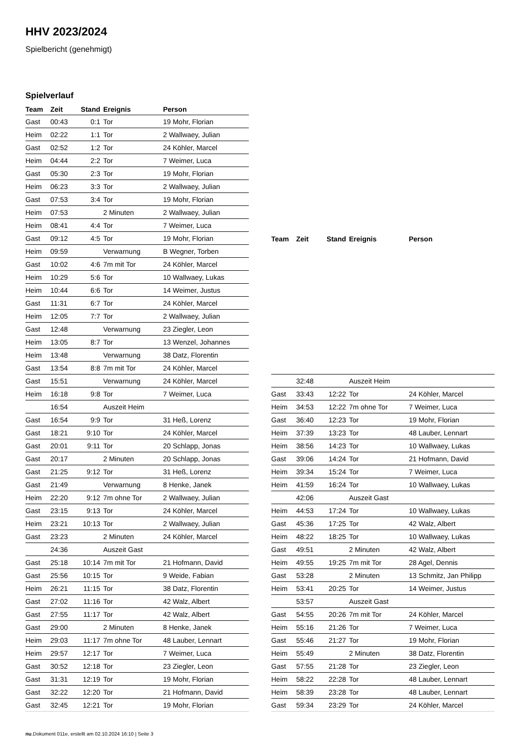HHV 2023/2024
Spielbericht (genehmigt)
Spielverlauf
| Team | Zeit | Stand | Ereignis | Person |
| --- | --- | --- | --- | --- |
| Gast | 00:43 | 0:1 | Tor | 19 Mohr, Florian |
| Heim | 02:22 | 1:1 | Tor | 2 Wallwaey, Julian |
| Gast | 02:52 | 1:2 | Tor | 24 Köhler, Marcel |
| Heim | 04:44 | 2:2 | Tor | 7 Weimer, Luca |
| Gast | 05:30 | 2:3 | Tor | 19 Mohr, Florian |
| Heim | 06:23 | 3:3 | Tor | 2 Wallwaey, Julian |
| Gast | 07:53 | 3:4 | Tor | 19 Mohr, Florian |
| Heim | 07:53 | | 2 Minuten | 2 Wallwaey, Julian |
| Heim | 08:41 | 4:4 | Tor | 7 Weimer, Luca |
| Gast | 09:12 | 4:5 | Tor | 19 Mohr, Florian |
| Heim | 09:59 | | Verwarnung | B Wegner, Torben |
| Gast | 10:02 | 4:6 | 7m mit Tor | 24 Köhler, Marcel |
| Heim | 10:29 | 5:6 | Tor | 10 Wallwaey, Lukas |
| Heim | 10:44 | 6:6 | Tor | 14 Weimer, Justus |
| Gast | 11:31 | 6:7 | Tor | 24 Köhler, Marcel |
| Heim | 12:05 | 7:7 | Tor | 2 Wallwaey, Julian |
| Gast | 12:48 | | Verwarnung | 23 Ziegler, Leon |
| Heim | 13:05 | 8:7 | Tor | 13 Wenzel, Johannes |
| Heim | 13:48 | | Verwarnung | 38 Datz, Florentin |
| Gast | 13:54 | 8:8 | 7m mit Tor | 24 Köhler, Marcel |
| Gast | 15:51 | | Verwarnung | 24 Köhler, Marcel |
| Heim | 16:18 | 9:8 | Tor | 7 Weimer, Luca |
| | 16:54 | | Auszeit Heim | |
| Gast | 16:54 | 9:9 | Tor | 31 Heß, Lorenz |
| Gast | 18:21 | 9:10 | Tor | 24 Köhler, Marcel |
| Gast | 20:01 | 9:11 | Tor | 20 Schlapp, Jonas |
| Gast | 20:17 | | 2 Minuten | 20 Schlapp, Jonas |
| Gast | 21:25 | 9:12 | Tor | 31 Heß, Lorenz |
| Gast | 21:49 | | Verwarnung | 8 Henke, Janek |
| Heim | 22:20 | 9:12 | 7m ohne Tor | 2 Wallwaey, Julian |
| Gast | 23:15 | 9:13 | Tor | 24 Köhler, Marcel |
| Heim | 23:21 | 10:13 | Tor | 2 Wallwaey, Julian |
| Gast | 23:23 | | 2 Minuten | 24 Köhler, Marcel |
| | 24:36 | | Auszeit Gast | |
| Gast | 25:18 | 10:14 | 7m mit Tor | 21 Hofmann, David |
| Gast | 25:56 | 10:15 | Tor | 9 Weide, Fabian |
| Heim | 26:21 | 11:15 | Tor | 38 Datz, Florentin |
| Gast | 27:02 | 11:16 | Tor | 42 Walz, Albert |
| Gast | 27:55 | 11:17 | Tor | 42 Walz, Albert |
| Gast | 29:00 | | 2 Minuten | 8 Henke, Janek |
| Heim | 29:03 | 11:17 | 7m ohne Tor | 48 Lauber, Lennart |
| Heim | 29:57 | 12:17 | Tor | 7 Weimer, Luca |
| Gast | 30:52 | 12:18 | Tor | 23 Ziegler, Leon |
| Gast | 31:31 | 12:19 | Tor | 19 Mohr, Florian |
| Gast | 32:22 | 12:20 | Tor | 21 Hofmann, David |
| Gast | 32:45 | 12:21 | Tor | 19 Mohr, Florian |
| Team | Zeit | Stand | Ereignis | Person |
| --- | --- | --- | --- | --- |
| | 32:48 | | Auszeit Heim | |
| Gast | 33:43 | 12:22 | Tor | 24 Köhler, Marcel |
| Heim | 34:53 | 12:22 | 7m ohne Tor | 7 Weimer, Luca |
| Gast | 36:40 | 12:23 | Tor | 19 Mohr, Florian |
| Heim | 37:39 | 13:23 | Tor | 48 Lauber, Lennart |
| Heim | 38:56 | 14:23 | Tor | 10 Wallwaey, Lukas |
| Gast | 39:06 | 14:24 | Tor | 21 Hofmann, David |
| Heim | 39:34 | 15:24 | Tor | 7 Weimer, Luca |
| Heim | 41:59 | 16:24 | Tor | 10 Wallwaey, Lukas |
| | 42:06 | | Auszeit Gast | |
| Heim | 44:53 | 17:24 | Tor | 10 Wallwaey, Lukas |
| Gast | 45:36 | 17:25 | Tor | 42 Walz, Albert |
| Heim | 48:22 | 18:25 | Tor | 10 Wallwaey, Lukas |
| Gast | 49:51 | | 2 Minuten | 42 Walz, Albert |
| Heim | 49:55 | 19:25 | 7m mit Tor | 28 Agel, Dennis |
| Gast | 53:28 | | 2 Minuten | 13 Schmitz, Jan Philipp |
| Heim | 53:41 | 20:25 | Tor | 14 Weimer, Justus |
| | 53:57 | | Auszeit Gast | |
| Gast | 54:55 | 20:26 | 7m mit Tor | 24 Köhler, Marcel |
| Heim | 55:16 | 21:26 | Tor | 7 Weimer, Luca |
| Gast | 55:46 | 21:27 | Tor | 19 Mohr, Florian |
| Heim | 55:49 | | 2 Minuten | 38 Datz, Florentin |
| Gast | 57:55 | 21:28 | Tor | 23 Ziegler, Leon |
| Heim | 58:22 | 22:28 | Tor | 48 Lauber, Lennart |
| Heim | 58:39 | 23:28 | Tor | 48 Lauber, Lennart |
| Gast | 59:34 | 23:29 | Tor | 24 Köhler, Marcel |
nu.Dokument 011e, erstellt am 02.10.2024 16:10 | Seite 3